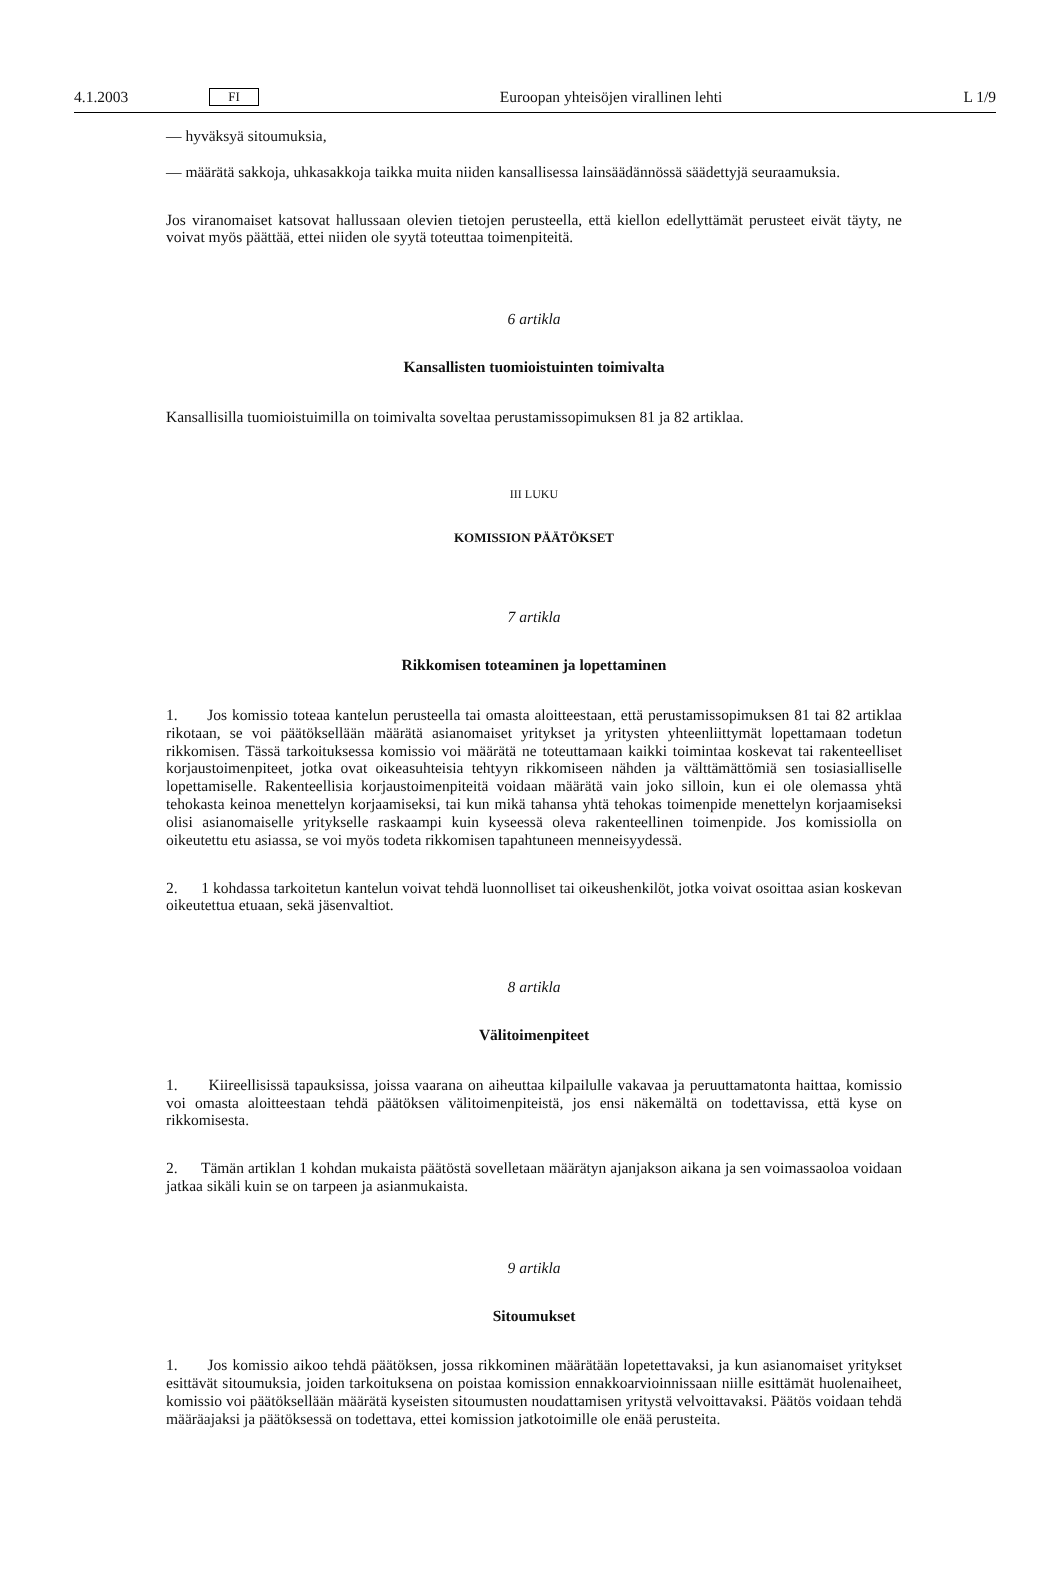4.1.2003 FI Euroopan yhteisöjen virallinen lehti L 1/9
— hyväksyä sitoumuksia,
— määrätä sakkoja, uhkasakkoja taikka muita niiden kansallisessa lainsäädännössä säädettyjä seuraamuksia.
Jos viranomaiset katsovat hallussaan olevien tietojen perusteella, että kiellon edellyttämät perusteet eivät täyty, ne voivat myös päättää, ettei niiden ole syytä toteuttaa toimenpiteitä.
6 artikla
Kansallisten tuomioistuinten toimivalta
Kansallisilla tuomioistuimilla on toimivalta soveltaa perustamissopimuksen 81 ja 82 artiklaa.
III LUKU
KOMISSION PÄÄTÖKSET
7 artikla
Rikkomisen toteaminen ja lopettaminen
1. Jos komissio toteaa kantelun perusteella tai omasta aloitteestaan, että perustamissopimuksen 81 tai 82 artiklaa rikotaan, se voi päätöksellään määrätä asianomaiset yritykset ja yritysten yhteenliittymät lopettamaan todetun rikkomisen. Tässä tarkoituksessa komissio voi määrätä ne toteuttamaan kaikki toimintaa koskevat tai rakenteelliset korjaustoimenpiteet, jotka ovat oikeasuhteisia tehtyyn rikkomiseen nähden ja välttämättömiä sen tosiasialliselle lopettamiselle. Rakenteellisia korjaustoimenpiteitä voidaan määrätä vain joko silloin, kun ei ole olemassa yhtä tehokasta keinoa menettelyn korjaamiseksi, tai kun mikä tahansa yhtä tehokas toimenpide menettelyn korjaamiseksi olisi asianomaiselle yritykselle raskaampi kuin kyseessä oleva rakenteellinen toimenpide. Jos komissiolla on oikeutettu etu asiassa, se voi myös todeta rikkomisen tapahtuneen menneisyydessä.
2. 1 kohdassa tarkoitetun kantelun voivat tehdä luonnolliset tai oikeushenkilöt, jotka voivat osoittaa asian koskevan oikeutettua etuaan, sekä jäsenvaltiot.
8 artikla
Välitoimenpiteet
1. Kiireellisissä tapauksissa, joissa vaarana on aiheuttaa kilpailulle vakavaa ja peruuttamatonta haittaa, komissio voi omasta aloitteestaan tehdä päätöksen välitoimenpiteistä, jos ensi näkemältä on todettavissa, että kyse on rikkomisesta.
2. Tämän artiklan 1 kohdan mukaista päätöstä sovelletaan määrätyn ajanjakson aikana ja sen voimassaoloa voidaan jatkaa sikäli kuin se on tarpeen ja asianmukaista.
9 artikla
Sitoumukset
1. Jos komissio aikoo tehdä päätöksen, jossa rikkominen määrätään lopetettavaksi, ja kun asianomaiset yritykset esittävät sitoumuksia, joiden tarkoituksena on poistaa komission ennakkoarvioinnissaan niille esittämät huolenaiheet, komissio voi päätöksellään määrätä kyseisten sitoumusten noudattamisen yritystä velvoittavaksi. Päätös voidaan tehdä määräajaksi ja päätöksessä on todettava, ettei komission jatkotoimille ole enää perusteita.